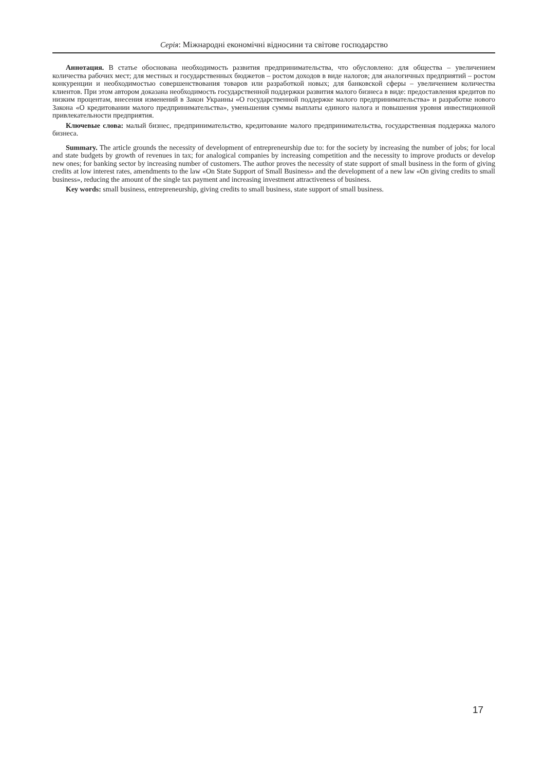Серія: Міжнародні економічні відносини та світове господарство
Аннотация. В статье обоснована необходимость развития предпринимательства, что обусловлено: для общества – увеличением количества рабочих мест; для местных и государственных бюджетов – ростом доходов в виде налогов; для аналогичных предприятий – ростом конкуренции и необходимостью совершенствования товаров или разработкой новых; для банковской сферы – увеличением количества клиентов. При этом автором доказана необходимость государственной поддержки развития малого бизнеса в виде: предоставления кредитов по низким процентам, внесения изменений в Закон Украины «О государственной поддержке малого предпринимательства» и разработке нового Закона «О кредитовании малого предпринимательства», уменьшения суммы выплаты единого налога и повышения уровня инвестиционной привлекательности предприятия.
Ключевые слова: малый бизнес, предпринимательство, кредитование малого предпринимательства, государственная поддержка малого бизнеса.
Summary. The article grounds the necessity of development of entrepreneurship due to: for the society by increasing the number of jobs; for local and state budgets by growth of revenues in tax; for analogical companies by increasing competition and the necessity to improve products or develop new ones; for banking sector by increasing number of customers. The author proves the necessity of state support of small business in the form of giving credits at low interest rates, amendments to the law «On State Support of Small Business» and the development of a new law «On giving credits to small business», reducing the amount of the single tax payment and increasing investment attractiveness of business.
Key words: small business, entrepreneurship, giving credits to small business, state support of small business.
17